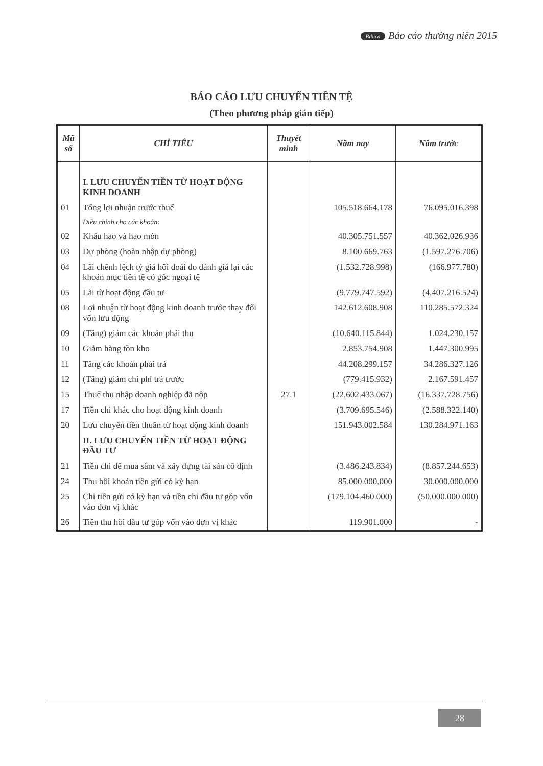Bibica Báo cáo thường niên 2015
BÁO CÁO LƯU CHUYỂN TIỀN TỆ
(Theo phương pháp gián tiếp)
| Mã số | CHỈ TIÊU | Thuyết minh | Năm nay | Năm trước |
| --- | --- | --- | --- | --- |
| | I. LƯU CHUYỂN TIỀN TỪ HOẠT ĐỘNG KINH DOANH | | | |
| 01 | Tổng lợi nhuận trước thuế | | 105.518.664.178 | 76.095.016.398 |
| | Điều chỉnh cho các khoản: | | | |
| 02 | Khấu hao và hao mòn | | 40.305.751.557 | 40.362.026.936 |
| 03 | Dự phòng (hoàn nhập dự phòng) | | 8.100.669.763 | (1.597.276.706) |
| 04 | Lãi chênh lệch tỷ giá hối đoái do đánh giá lại các khoản mục tiền tệ có gốc ngoại tệ | | (1.532.728.998) | (166.977.780) |
| 05 | Lãi từ hoạt động đầu tư | | (9.779.747.592) | (4.407.216.524) |
| 08 | Lợi nhuận từ hoạt động kinh doanh trước thay đổi vốn lưu động | | 142.612.608.908 | 110.285.572.324 |
| 09 | (Tăng) giảm các khoản phải thu | | (10.640.115.844) | 1.024.230.157 |
| 10 | Giảm hàng tồn kho | | 2.853.754.908 | 1.447.300.995 |
| 11 | Tăng các khoản phải trả | | 44.208.299.157 | 34.286.327.126 |
| 12 | (Tăng) giảm chi phí trả trước | | (779.415.932) | 2.167.591.457 |
| 15 | Thuế thu nhập doanh nghiệp đã nộp | 27.1 | (22.602.433.067) | (16.337.728.756) |
| 17 | Tiền chi khác cho hoạt động kinh doanh | | (3.709.695.546) | (2.588.322.140) |
| 20 | Lưu chuyển tiền thuần từ hoạt động kinh doanh | | 151.943.002.584 | 130.284.971.163 |
| | II. LƯU CHUYỂN TIỀN TỪ HOẠT ĐỘNG ĐẦU TƯ | | | |
| 21 | Tiền chi để mua sắm và xây dựng tài sản cố định | | (3.486.243.834) | (8.857.244.653) |
| 24 | Thu hồi khoản tiền gửi có kỳ hạn | | 85.000.000.000 | 30.000.000.000 |
| 25 | Chi tiền gửi có kỳ hạn và tiền chi đầu tư góp vốn vào đơn vị khác | | (179.104.460.000) | (50.000.000.000) |
| 26 | Tiền thu hồi đầu tư góp vốn vào đơn vị khác | | 119.901.000 | - |
28